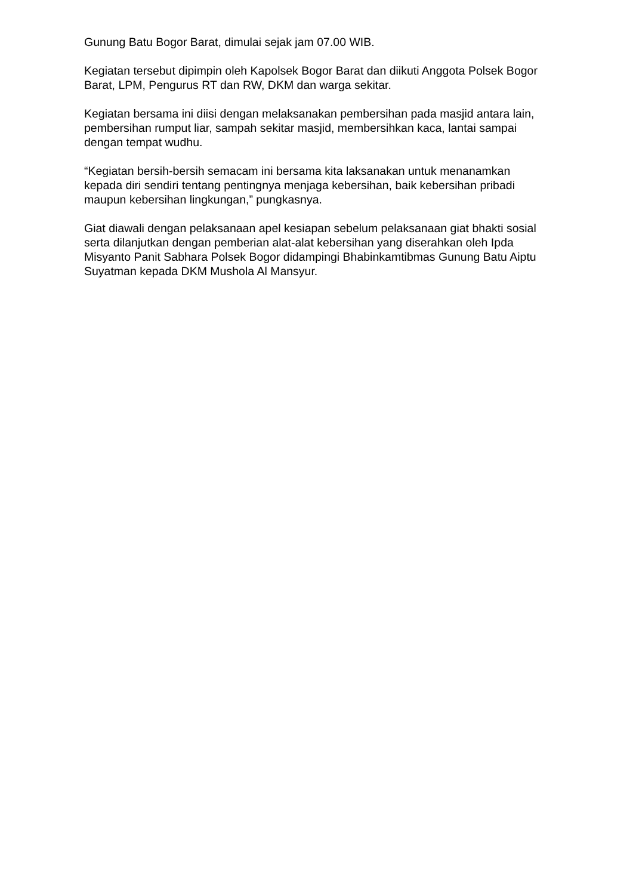Gunung Batu Bogor Barat, dimulai sejak jam 07.00 WIB.
Kegiatan tersebut dipimpin oleh Kapolsek Bogor Barat dan diikuti Anggota Polsek Bogor Barat, LPM, Pengurus RT dan RW, DKM dan warga sekitar.
Kegiatan bersama ini diisi dengan melaksanakan pembersihan pada masjid antara lain, pembersihan rumput liar, sampah sekitar masjid, membersihkan kaca, lantai sampai dengan tempat wudhu.
“Kegiatan bersih-bersih semacam ini bersama kita laksanakan untuk menanamkan kepada diri sendiri tentang pentingnya menjaga kebersihan, baik kebersihan pribadi maupun kebersihan lingkungan,” pungkasnya.
Giat diawali dengan pelaksanaan apel kesiapan sebelum pelaksanaan giat bhakti sosial serta dilanjutkan dengan pemberian alat-alat kebersihan yang diserahkan oleh Ipda Misyanto Panit Sabhara Polsek Bogor didampingi Bhabinkamtibmas Gunung Batu Aiptu Suyatman kepada DKM Mushola Al Mansyur.